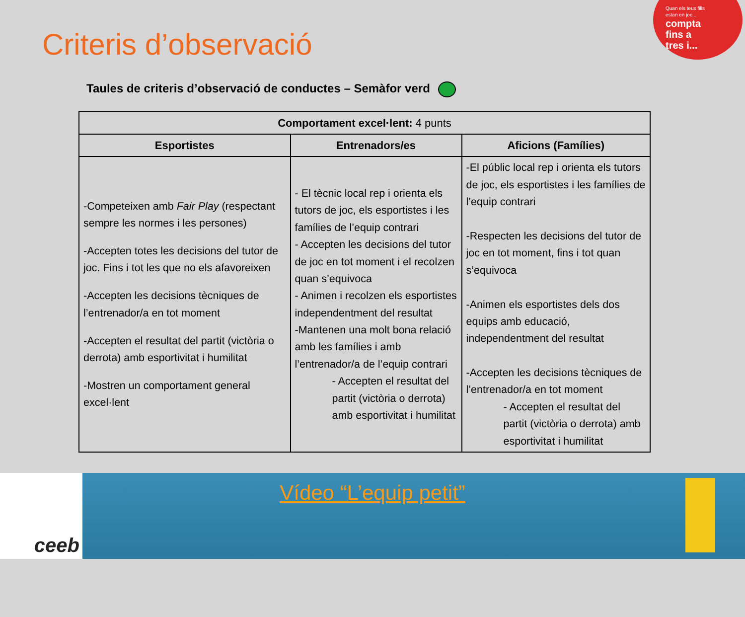Quan els teus fills
estan en joc...
compta
fins a
tres i...
Criteris d’observació
Taules de criteris d’observació de conductes – Semàfor verd
| Comportament excel·lent: 4 punts | | |
| --- | --- | --- |
| Esportistes | Entrenadors/es | Aficions (Famílies) |
| -Competeixen amb Fair Play (respectant sempre les normes i les persones) -Accepten totes les decisions del tutor de joc. Fins i tot les que no els afavoreixen -Accepten les decisions tècniques de l’entrenador/a en tot moment -Accepten el resultat del partit (victòria o derrota) amb esportivitat i humilitat -Mostren un comportament general excel·lent | - El tècnic local rep i orienta els tutors de joc, els esportistes i les famílies de l’equip contrari - Accepten les decisions del tutor de joc en tot moment i el recolzen quan s’equivoca - Animen i recolzen els esportistes independentment del resultat -Mantenen una molt bona relació amb les famílies i amb l’entrenador/a de l’equip contrari - Accepten el resultat del partit (victòria o derrota) amb esportivitat i humilitat | -El públic local rep i orienta els tutors de joc, els esportistes i les famílies de l’equip contrari -Respecten les decisions del tutor de joc en tot moment, fins i tot quan s’equivoca -Animen els esportistes dels dos equips amb educació, independentment del resultat -Accepten les decisions tècniques de l’entrenador/a en tot moment - Accepten el resultat del partit (victòria o derrota) amb esportivitat i humilitat |
ceeb
Vídeo “L’equip petit”